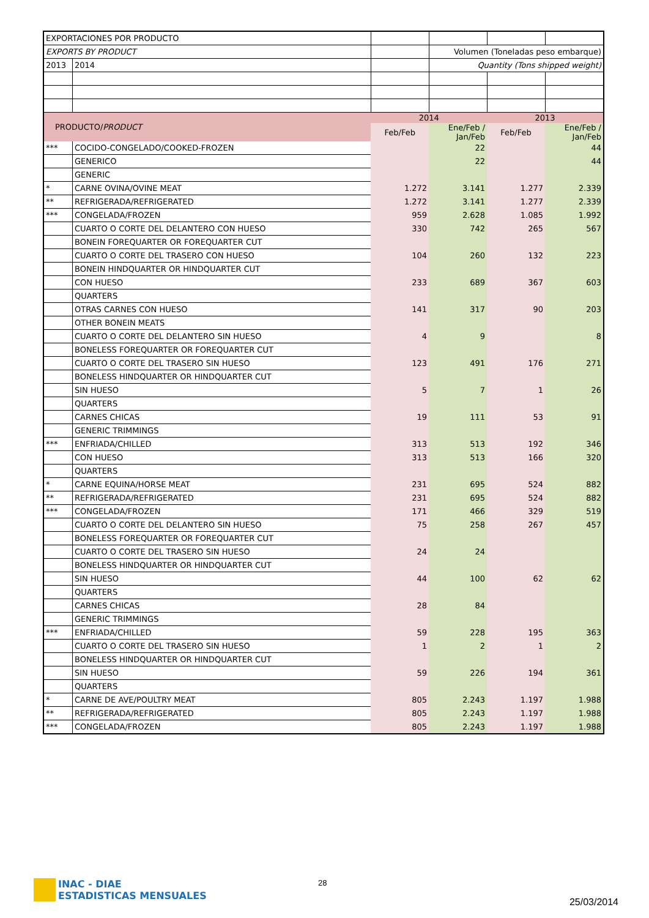| EXPORTACIONES POR PRODUCTO | | | | | |
| EXPORTS BY PRODUCT | | | Volumen (Toneladas peso embarque) | | |
| 2013 | 2014 | | Quantity (Tons shipped weight) | | |
| PRODUCTO/ PRODUCT | | 2014 | | 2013 | |
| | | Feb/Feb | Ene/Feb / Jan/Feb | Feb/Feb | Ene/Feb / Jan/Feb |
| *** | COCIDO-CONGELADO/COOKED-FROZEN | | 22 | | 44 |
| | GENERICO | | 22 | | 44 |
| | GENERIC | | | | |
| * | CARNE OVINA/OVINE MEAT | 1.272 | 3.141 | 1.277 | 2.339 |
| ** | REFRIGERADA/REFRIGERATED | 1.272 | 3.141 | 1.277 | 2.339 |
| *** | CONGELADA/FROZEN | 959 | 2.628 | 1.085 | 1.992 |
| | CUARTO O CORTE DEL DELANTERO CON HUESO | 330 | 742 | 265 | 567 |
| | BONEIN FOREQUARTER OR FOREQUARTER CUT | | | | |
| | CUARTO O CORTE DEL TRASERO CON HUESO | 104 | 260 | 132 | 223 |
| | BONEIN HINDQUARTER OR HINDQUARTER CUT | | | | |
| | CON HUESO | 233 | 689 | 367 | 603 |
| | QUARTERS | | | | |
| | OTRAS CARNES CON HUESO | 141 | 317 | 90 | 203 |
| | OTHER BONEIN MEATS | | | | |
| | CUARTO O CORTE DEL DELANTERO SIN HUESO | 4 | 9 | | 8 |
| | BONELESS FOREQUARTER OR FOREQUARTER CUT | | | | |
| | CUARTO O CORTE DEL TRASERO SIN HUESO | 123 | 491 | 176 | 271 |
| | BONELESS HINDQUARTER OR HINDQUARTER CUT | | | | |
| | SIN HUESO | 5 | 7 | 1 | 26 |
| | QUARTERS | | | | |
| | CARNES CHICAS | 19 | 111 | 53 | 91 |
| | GENERIC TRIMMINGS | | | | |
| *** | ENFRIADA/CHILLED | 313 | 513 | 192 | 346 |
| | CON HUESO | 313 | 513 | 166 | 320 |
| | QUARTERS | | | | |
| * | CARNE EQUINA/HORSE MEAT | 231 | 695 | 524 | 882 |
| ** | REFRIGERADA/REFRIGERATED | 231 | 695 | 524 | 882 |
| *** | CONGELADA/FROZEN | 171 | 466 | 329 | 519 |
| | CUARTO O CORTE DEL DELANTERO SIN HUESO | 75 | 258 | 267 | 457 |
| | BONELESS FOREQUARTER OR FOREQUARTER CUT | | | | |
| | CUARTO O CORTE DEL TRASERO SIN HUESO | 24 | 24 | | |
| | BONELESS HINDQUARTER OR HINDQUARTER CUT | | | | |
| | SIN HUESO | 44 | 100 | 62 | 62 |
| | QUARTERS | | | | |
| | CARNES CHICAS | 28 | 84 | | |
| | GENERIC TRIMMINGS | | | | |
| *** | ENFRIADA/CHILLED | 59 | 228 | 195 | 363 |
| | CUARTO O CORTE DEL TRASERO SIN HUESO | 1 | 2 | 1 | 2 |
| | BONELESS HINDQUARTER OR HINDQUARTER CUT | | | | |
| | SIN HUESO | 59 | 226 | 194 | 361 |
| | QUARTERS | | | | |
| * | CARNE DE AVE/POULTRY MEAT | 805 | 2.243 | 1.197 | 1.988 |
| ** | REFRIGERADA/REFRIGERATED | 805 | 2.243 | 1.197 | 1.988 |
| *** | CONGELADA/FROZEN | 805 | 2.243 | 1.197 | 1.988 |
INAC - DIAE
ESTADISTICAS MENSUALES
28
25/03/2014